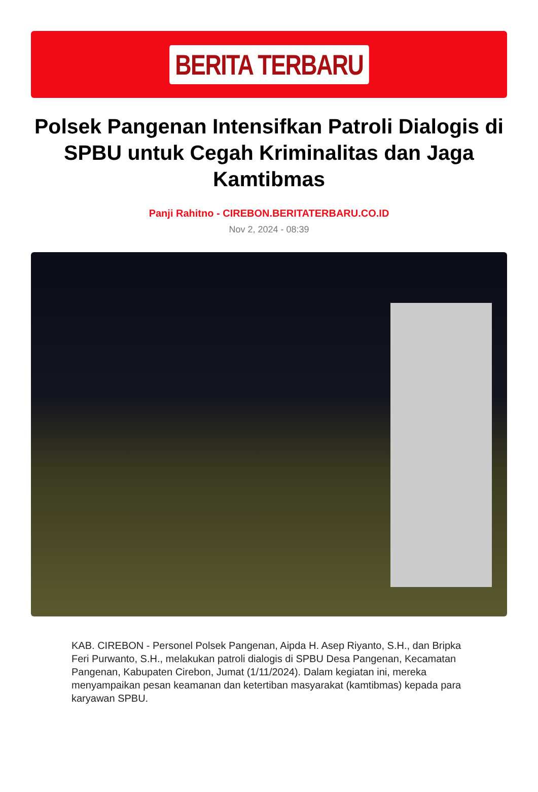BERITA TERBARU
Polsek Pangenan Intensifkan Patroli Dialogis di SPBU untuk Cegah Kriminalitas dan Jaga Kamtibmas
Panji Rahitno - CIREBON.BERITATERBARU.CO.ID
Nov 2, 2024 - 08:39
KAB. CIREBON - Personel Polsek Pangenan, Aipda H. Asep Riyanto, S.H., dan Bripka Feri Purwanto, S.H., melakukan patroli dialogis di SPBU Desa Pangenan, Kecamatan Pangenan, Kabupaten Cirebon, Jumat (1/11/2024). Dalam kegiatan ini, mereka menyampaikan pesan keamanan dan ketertiban masyarakat (kamtibmas) kepada para karyawan SPBU.